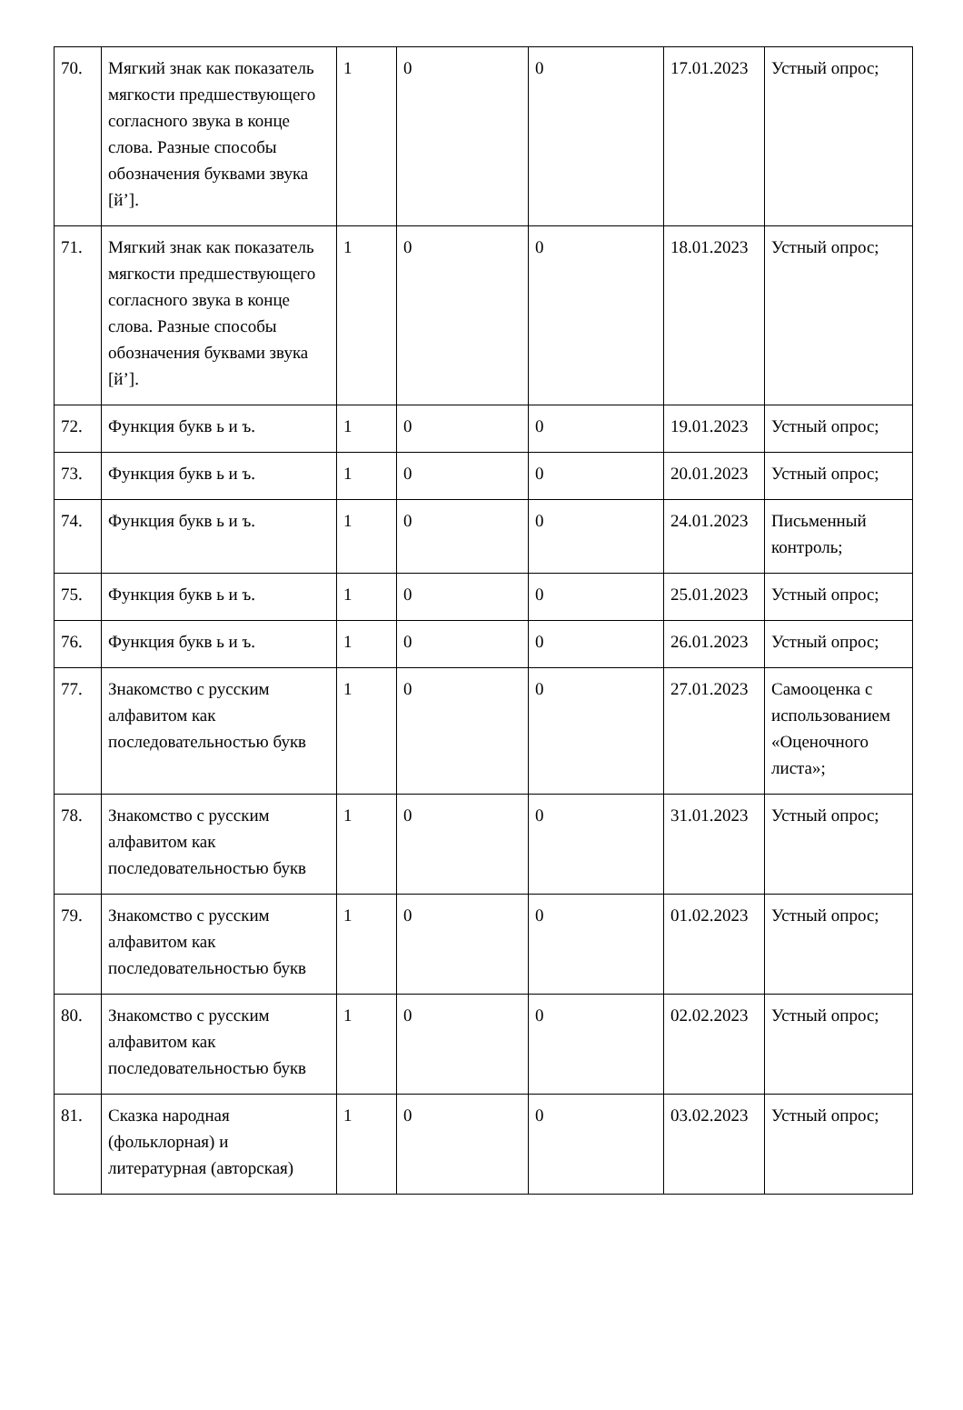| 70. | Мягкий знак как показатель мягкости предшествующего согласного звука в конце слова. Разные способы обозначения буквами звука [й’]. | 1 | 0 | 0 | 17.01.2023 | Устный опрос; |
| 71. | Мягкий знак как показатель мягкости предшествующего согласного звука в конце слова. Разные способы обозначения буквами звука [й’]. | 1 | 0 | 0 | 18.01.2023 | Устный опрос; |
| 72. | Функция букв ь и ъ. | 1 | 0 | 0 | 19.01.2023 | Устный опрос; |
| 73. | Функция букв ь и ъ. | 1 | 0 | 0 | 20.01.2023 | Устный опрос; |
| 74. | Функция букв ь и ъ. | 1 | 0 | 0 | 24.01.2023 | Письменный контроль; |
| 75. | Функция букв ь и ъ. | 1 | 0 | 0 | 25.01.2023 | Устный опрос; |
| 76. | Функция букв ь и ъ. | 1 | 0 | 0 | 26.01.2023 | Устный опрос; |
| 77. | Знакомство с русским алфавитом как последовательностью букв | 1 | 0 | 0 | 27.01.2023 | Самооценка с использованием «Оценочного листа»; |
| 78. | Знакомство с русским алфавитом как последовательностью букв | 1 | 0 | 0 | 31.01.2023 | Устный опрос; |
| 79. | Знакомство с русским алфавитом как последовательностью букв | 1 | 0 | 0 | 01.02.2023 | Устный опрос; |
| 80. | Знакомство с русским алфавитом как последовательностью букв | 1 | 0 | 0 | 02.02.2023 | Устный опрос; |
| 81. | Сказка народная (фольклорная) и литературная (авторская) | 1 | 0 | 0 | 03.02.2023 | Устный опрос; |